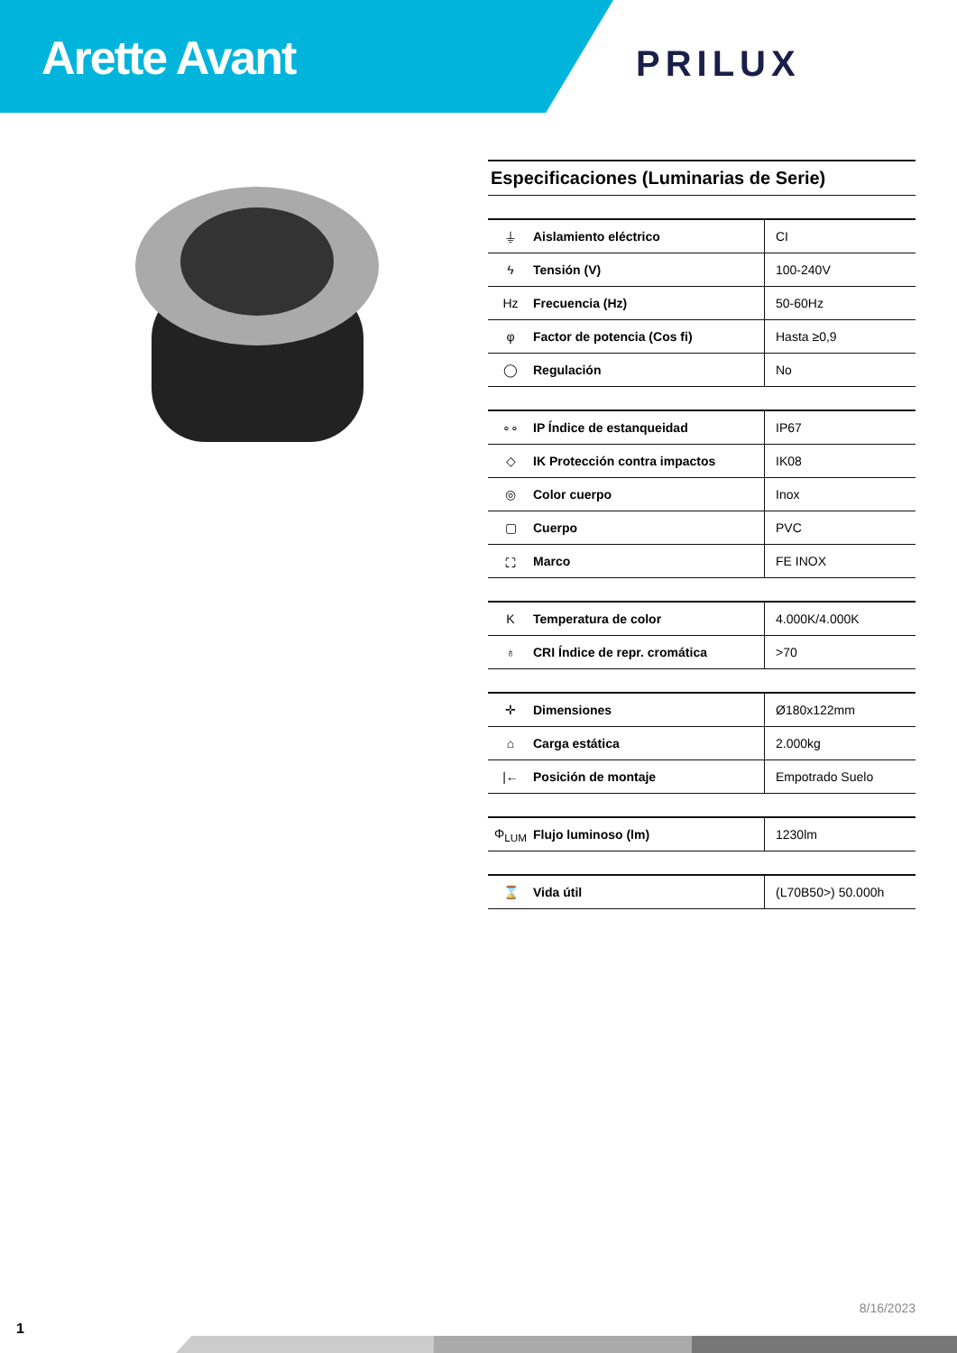Arette Avant
PRILUX
Especificaciones (Luminarias de Serie)
| ⏚ | Aislamiento eléctrico | CI |
| ϟ | Tensión (V) | 100-240V |
| Hz | Frecuencia (Hz) | 50-60Hz |
| φ | Factor de potencia (Cos fi) | Hasta ≥0,9 |
| ◯ | Regulación | No |
| ∘∘ | IP Índice de estanqueidad | IP67 |
| ◇ | IK Protección contra impactos | IK08 |
| ◎ | Color cuerpo | Inox |
| ▢ | Cuerpo | PVC |
| ⛶ | Marco | FE INOX |
| K | Temperatura de color | 4.000K/4.000K |
| ♁ | CRI Índice de repr. cromática | >70 |
| ✛ | Dimensiones | Ø180x122mm |
| ⌂ | Carga estática | 2.000kg |
| /← | Posición de montaje | Empotrado Suelo |
| Φ<sub>LUM</sub> | Flujo luminoso (lm) | 1230lm |
| ⌛ | Vida útil | (L70B50>) 50.000h |
8/16/2023
1